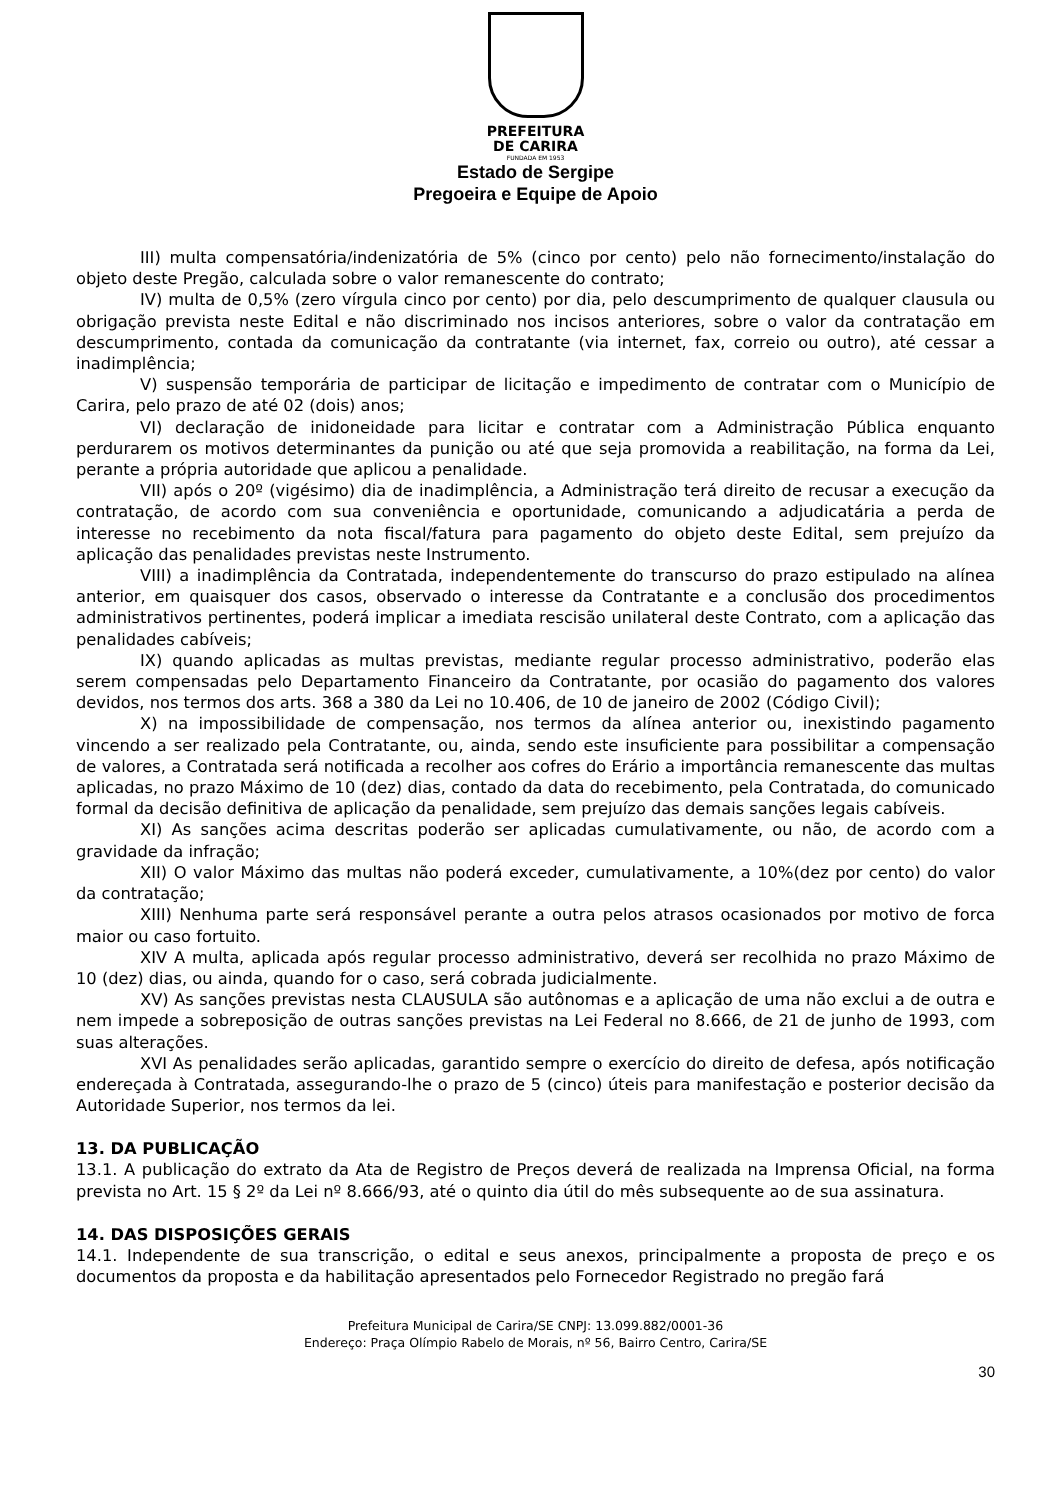PREFEITURA
DE CARIRA
FUNDADA EM 1953
Estado de Sergipe
Pregoeira e Equipe de Apoio
III) multa compensatória/indenizatória de 5% (cinco por cento) pelo não fornecimento/instalação do objeto deste Pregão, calculada sobre o valor remanescente do contrato;
IV) multa de 0,5% (zero vírgula cinco por cento) por dia, pelo descumprimento de qualquer clausula ou obrigação prevista neste Edital e não discriminado nos incisos anteriores, sobre o valor da contratação em descumprimento, contada da comunicação da contratante (via internet, fax, correio ou outro), até cessar a inadimplência;
V) suspensão temporária de participar de licitação e impedimento de contratar com o Município de Carira, pelo prazo de até 02 (dois) anos;
VI) declaração de inidoneidade para licitar e contratar com a Administração Pública enquanto perdurarem os motivos determinantes da punição ou até que seja promovida a reabilitação, na forma da Lei, perante a própria autoridade que aplicou a penalidade.
VII) após o 20º (vigésimo) dia de inadimplência, a Administração terá direito de recusar a execução da contratação, de acordo com sua conveniência e oportunidade, comunicando a adjudicatária a perda de interesse no recebimento da nota fiscal/fatura para pagamento do objeto deste Edital, sem prejuízo da aplicação das penalidades previstas neste Instrumento.
VIII) a inadimplência da Contratada, independentemente do transcurso do prazo estipulado na alínea anterior, em quaisquer dos casos, observado o interesse da Contratante e a conclusão dos procedimentos administrativos pertinentes, poderá implicar a imediata rescisão unilateral deste Contrato, com a aplicação das penalidades cabíveis;
IX) quando aplicadas as multas previstas, mediante regular processo administrativo, poderão elas serem compensadas pelo Departamento Financeiro da Contratante, por ocasião do pagamento dos valores devidos, nos termos dos arts. 368 a 380 da Lei no 10.406, de 10 de janeiro de 2002 (Código Civil);
X) na impossibilidade de compensação, nos termos da alínea anterior ou, inexistindo pagamento vincendo a ser realizado pela Contratante, ou, ainda, sendo este insuficiente para possibilitar a compensação de valores, a Contratada será notificada a recolher aos cofres do Erário a importância remanescente das multas aplicadas, no prazo Máximo de 10 (dez) dias, contado da data do recebimento, pela Contratada, do comunicado formal da decisão definitiva de aplicação da penalidade, sem prejuízo das demais sanções legais cabíveis.
XI) As sanções acima descritas poderão ser aplicadas cumulativamente, ou não, de acordo com a gravidade da infração;
XII) O valor Máximo das multas não poderá exceder, cumulativamente, a 10%(dez por cento) do valor da contratação;
XIII) Nenhuma parte será responsável perante a outra pelos atrasos ocasionados por motivo de forca maior ou caso fortuito.
XIV A multa, aplicada após regular processo administrativo, deverá ser recolhida no prazo Máximo de 10 (dez) dias, ou ainda, quando for o caso, será cobrada judicialmente.
XV) As sanções previstas nesta CLAUSULA são autônomas e a aplicação de uma não exclui a de outra e nem impede a sobreposição de outras sanções previstas na Lei Federal no 8.666, de 21 de junho de 1993, com suas alterações.
XVI As penalidades serão aplicadas, garantido sempre o exercício do direito de defesa, após notificação endereçada à Contratada, assegurando-lhe o prazo de 5 (cinco) úteis para manifestação e posterior decisão da Autoridade Superior, nos termos da lei.
13. DA PUBLICAÇÃO
13.1. A publicação do extrato da Ata de Registro de Preços deverá de realizada na Imprensa Oficial, na forma prevista no Art. 15 § 2º da Lei nº 8.666/93, até o quinto dia útil do mês subsequente ao de sua assinatura.
14. DAS DISPOSIÇÕES GERAIS
14.1. Independente de sua transcrição, o edital e seus anexos, principalmente a proposta de preço e os documentos da proposta e da habilitação apresentados pelo Fornecedor Registrado no pregão fará
Prefeitura Municipal de Carira/SE CNPJ: 13.099.882/0001-36
Endereço: Praça Olímpio Rabelo de Morais, nº 56, Bairro Centro, Carira/SE
30